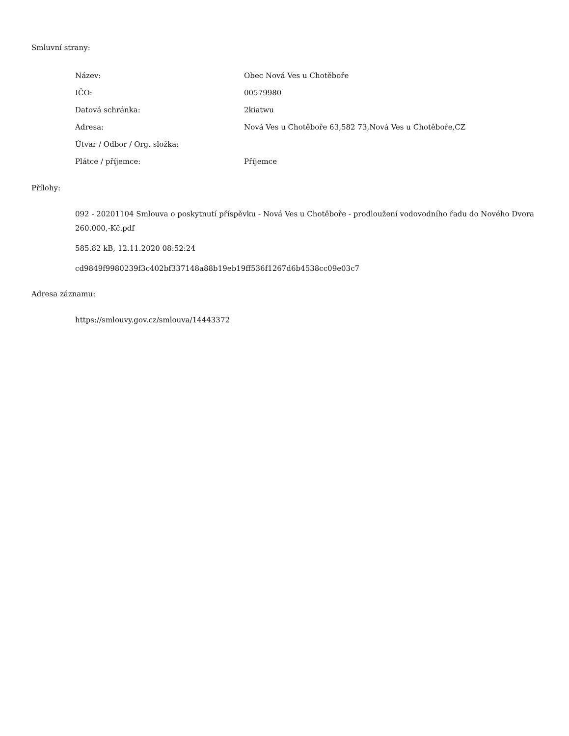Smluvní strany:
| Název: | Obec Nová Ves u Chotěboře |
| IČO: | 00579980 |
| Datová schránka: | 2kiatwu |
| Adresa: | Nová Ves u Chotěboře 63,582 73,Nová Ves u Chotěboře,CZ |
| Útvar / Odbor / Org. složka: | |
| Plátce / příjemce: | Příjemce |
Přílohy:
092 - 20201104 Smlouva o poskytnutí příspěvku - Nová Ves u Chotěboře - prodloužení vodovodního řadu do Nového Dvora 260.000,-Kč.pdf
585.82 kB, 12.11.2020 08:52:24
cd9849f9980239f3c402bf337148a88b19eb19ff536f1267d6b4538cc09e03c7
Adresa záznamu:
https://smlouvy.gov.cz/smlouva/14443372